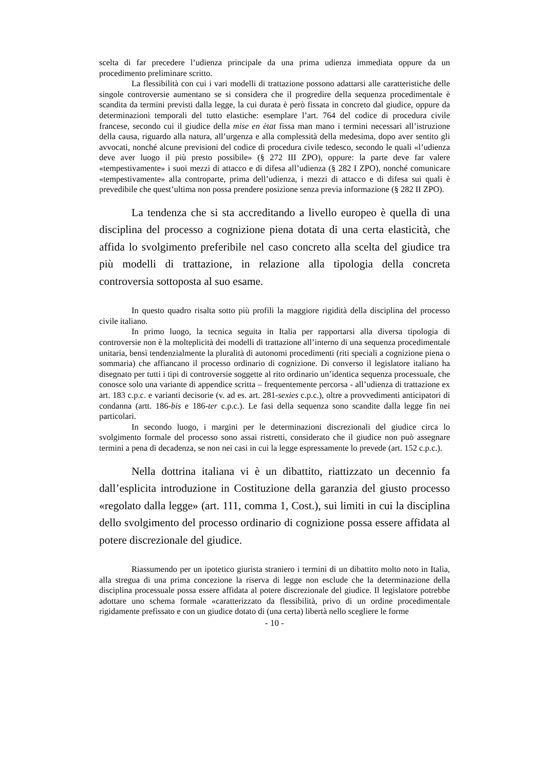scelta di far precedere l’udienza principale da una prima udienza immediata oppure da un procedimento preliminare scritto.
La flessibilità con cui i vari modelli di trattazione possono adattarsi alle caratteristiche delle singole controversie aumentano se si considera che il progredire della sequenza procedimentale è scandita da termini previsti dalla legge, la cui durata è però fissata in concreto dal giudice, oppure da determinazioni temporali del tutto elastiche: esemplare l’art. 764 del codice di procedura civile francese, secondo cui il giudice della mise en ètat fissa man mano i termini necessari all’istruzione della causa, riguardo alla natura, all’urgenza e alla complessità della medesima, dopo aver sentito gli avvocati, nonché alcune previsioni del codice di procedura civile tedesco, secondo le quali «l’udienza deve aver luogo il più presto possibile» (§ 272 III ZPO), oppure: la parte deve far valere «tempestivamente» i suoi mezzi di attacco e di difesa all’udienza (§ 282 I ZPO), nonché comunicare «tempestivamente» alla controparte, prima dell’udienza, i mezzi di attacco e di difesa sui quali è prevedibile che quest’ultima non possa prendere posizione senza previa informazione (§ 282 II ZPO).
La tendenza che si sta accreditando a livello europeo è quella di una disciplina del processo a cognizione piena dotata di una certa elasticità, che affida lo svolgimento preferibile nel caso concreto alla scelta del giudice tra più modelli di trattazione, in relazione alla tipologia della concreta controversia sottoposta al suo esame.
In questo quadro risalta sotto più profili la maggiore rigidità della disciplina del processo civile italiano.
In primo luogo, la tecnica seguita in Italia per rapportarsi alla diversa tipologia di controversie non è la molteplicità dei modelli di trattazione all’interno di una sequenza procedimentale unitaria, bensì tendenzialmente la pluralità di autonomi procedimenti (riti speciali a cognizione piena o sommaria) che affiancano il processo ordinario di cognizione. Di converso il legislatore italiano ha disegnato per tutti i tipi di controversie soggette al rito ordinario un’identica sequenza processuale, che conosce solo una variante di appendice scritta – frequentemente percorsa - all’udienza di trattazione ex art. 183 c.p.c. e varianti decisorie (v. ad es. art. 281-sexies c.p.c.), oltre a provvedimenti anticipatori di condanna (artt. 186-bis e 186-ter c.p.c.). Le fasi della sequenza sono scandite dalla legge fin nei particolari.
In secondo luogo, i margini per le determinazioni discrezionali del giudice circa lo svolgimento formale del processo sono assai ristretti, considerato che il giudice non può assegnare termini a pena di decadenza, se non nei casi in cui la legge espressamente lo prevede (art. 152 c.p.c.).
Nella dottrina italiana vi è un dibattito, riattizzato un decennio fa dall’esplicita introduzione in Costituzione della garanzia del giusto processo «regolato dalla legge» (art. 111, comma 1, Cost.), sui limiti in cui la disciplina dello svolgimento del processo ordinario di cognizione possa essere affidata al potere discrezionale del giudice.
Riassumendo per un ipotetico giurista straniero i termini di un dibattito molto noto in Italia, alla stregua di una prima concezione la riserva di legge non esclude che la determinazione della disciplina processuale possa essere affidata al potere discrezionale del giudice. Il legislatore potrebbe adottare uno schema formale «caratterizzato da flessibilità, privo di un ordine procedimentale rigidamente prefissato e con un giudice dotato di (una certa) libertà nello scegliere le forme
- 10 -